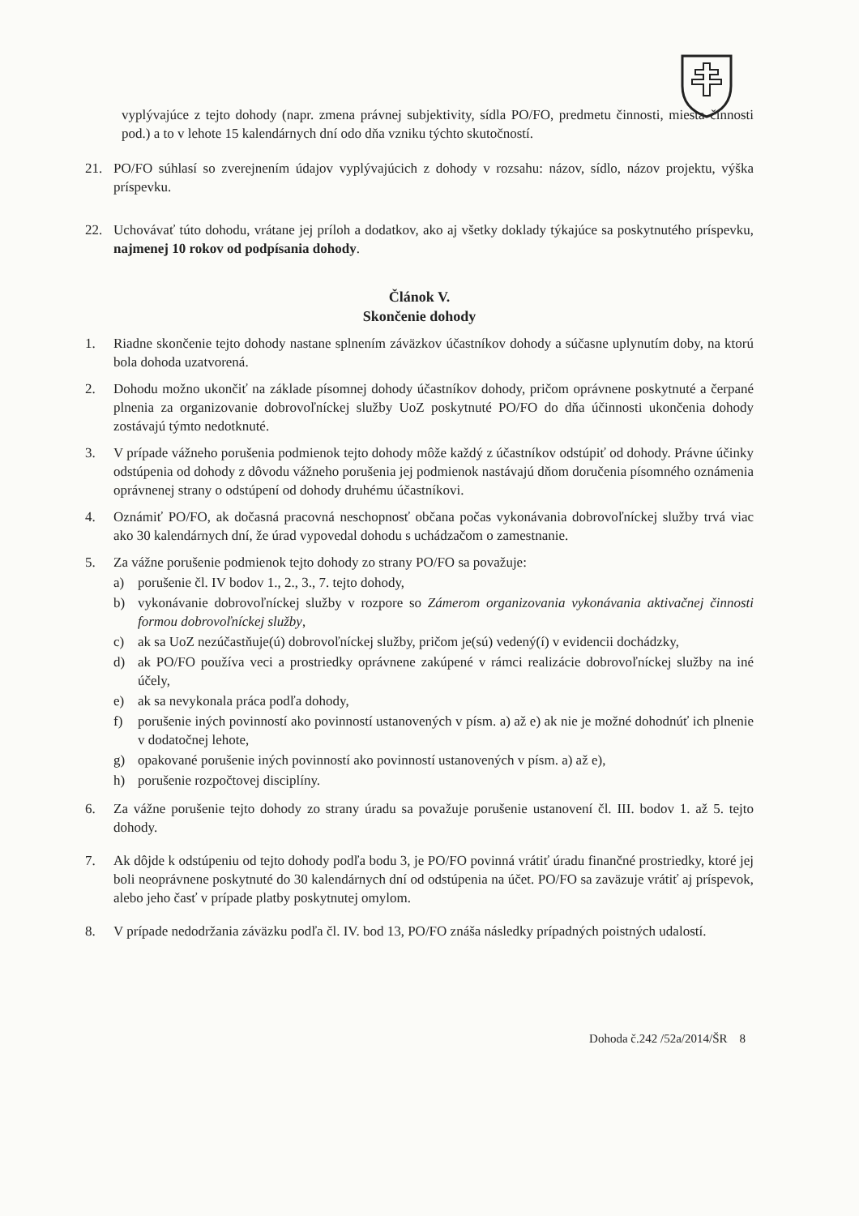vyplývajúce z tejto dohody (napr. zmena právnej subjektivity, sídla PO/FO, predmetu činnosti, miesta činnosti pod.) a to v lehote 15 kalendárnych dní odo dňa vzniku týchto skutočností.
21. PO/FO súhlasí so zverejnením údajov vyplývajúcich z dohody v rozsahu: názov, sídlo, názov projektu, výška príspevku.
22. Uchovávať túto dohodu, vrátane jej príloh a dodatkov, ako aj všetky doklady týkajúce sa poskytnutého príspevku, najmenej 10 rokov od podpísania dohody.
Článok V.
Skončenie dohody
1. Riadne skončenie tejto dohody nastane splnením záväzkov účastníkov dohody a súčasne uplynutím doby, na ktorú bola dohoda uzatvorená.
2. Dohodu možno ukončiť na základe písomnej dohody účastníkov dohody, pričom oprávnene poskytnuté a čerpané plnenia za organizovanie dobrovoľníckej služby UoZ poskytnuté PO/FO do dňa účinnosti ukončenia dohody zostávajú týmto nedotknuté.
3. V prípade vážneho porušenia podmienok tejto dohody môže každý z účastníkov odstúpiť od dohody. Právne účinky odstúpenia od dohody z dôvodu vážneho porušenia jej podmienok nastávajú dňom doručenia písomného oznámenia oprávnenej strany o odstúpení od dohody druhému účastníkovi.
4. Oznámiť PO/FO, ak dočasná pracovná neschopnosť občana počas vykonávania dobrovoľníckej služby trvá viac ako 30 kalendárnych dní, že úrad vypovedal dohodu s uchádzačom o zamestnanie.
5. Za vážne porušenie podmienok tejto dohody zo strany PO/FO sa považuje:
a) porušenie čl. IV bodov 1., 2., 3., 7. tejto dohody,
b) vykonávanie dobrovoľníckej služby v rozpore so Zámerom organizovania vykonávania aktivačnej činnosti formou dobrovoľníckej služby,
c) ak sa UoZ nezúčastňuje(ú) dobrovoľníckej služby, pričom je(sú) vedený(í) v evidencii dochádzky,
d) ak PO/FO používa veci a prostriedky oprávnene zakúpené v rámci realizácie dobrovoľníckej služby na iné účely,
e) ak sa nevykonala práca podľa dohody,
f) porušenie iných povinností ako povinností ustanovených v písm. a) až e) ak nie je možné dohodnúť ich plnenie v dodatočnej lehote,
g) opakované porušenie iných povinností ako povinností ustanovených v písm. a) až e),
h) porušenie rozpočtovej disciplíny.
6. Za vážne porušenie tejto dohody zo strany úradu sa považuje porušenie ustanovení čl. III. bodov 1. až 5. tejto dohody.
7. Ak dôjde k odstúpeniu od tejto dohody podľa bodu 3, je PO/FO povinná vrátiť úradu finančné prostriedky, ktoré jej boli neoprávnene poskytnuté do 30 kalendárnych dní od odstúpenia na účet. PO/FO sa zaväzuje vrátiť aj príspevok, alebo jeho časť v prípade platby poskytnutej omylom.
8. V prípade nedodržania záväzku podľa čl. IV. bod 13, PO/FO znáša následky prípadných poistných udalostí.
Dohoda č.242 /52a/2014/ŠR 8